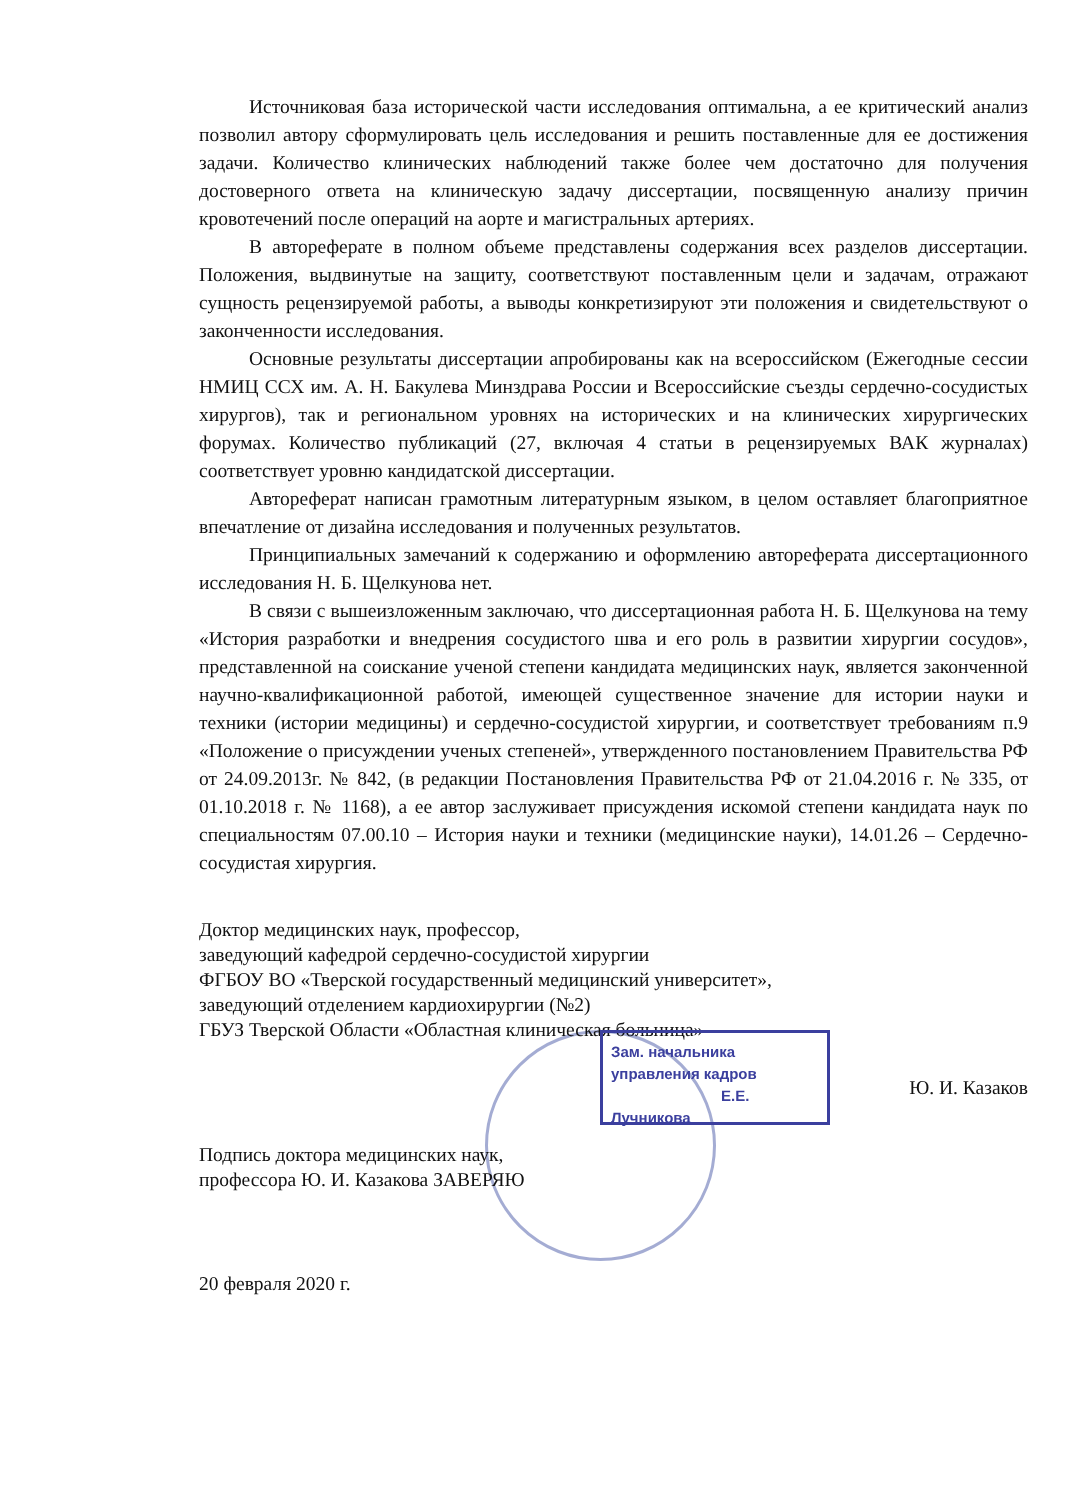Источниковая база исторической части исследования оптимальна, а ее критический анализ позволил автору сформулировать цель исследования и решить поставленные для ее достижения задачи. Количество клинических наблюдений также более чем достаточно для получения достоверного ответа на клиническую задачу диссертации, посвященную анализу причин кровотечений после операций на аорте и магистральных артериях.
В автореферате в полном объеме представлены содержания всех разделов диссертации. Положения, выдвинутые на защиту, соответствуют поставленным цели и задачам, отражают сущность рецензируемой работы, а выводы конкретизируют эти положения и свидетельствуют о законченности исследования.
Основные результаты диссертации апробированы как на всероссийском (Ежегодные сессии НМИЦ ССХ им. А. Н. Бакулева Минздрава России и Всероссийские съезды сердечно-сосудистых хирургов), так и региональном уровнях на исторических и на клинических хирургических форумах. Количество публикаций (27, включая 4 статьи в рецензируемых ВАК журналах) соответствует уровню кандидатской диссертации.
Автореферат написан грамотным литературным языком, в целом оставляет благоприятное впечатление от дизайна исследования и полученных результатов.
Принципиальных замечаний к содержанию и оформлению автореферата диссертационного исследования Н. Б. Щелкунова нет.
В связи с вышеизложенным заключаю, что диссертационная работа Н. Б. Щелкунова на тему «История разработки и внедрения сосудистого шва и его роль в развитии хирургии сосудов», представленной на соискание ученой степени кандидата медицинских наук, является законченной научно-квалификационной работой, имеющей существенное значение для истории науки и техники (истории медицины) и сердечно-сосудистой хирургии, и соответствует требованиям п.9 «Положение о присуждении ученых степеней», утвержденного постановлением Правительства РФ от 24.09.2013г. № 842, (в редакции Постановления Правительства РФ от 21.04.2016 г. № 335, от 01.10.2018 г. № 1168), а ее автор заслуживает присуждения искомой степени кандидата наук по специальностям 07.00.10 – История науки и техники (медицинские науки), 14.01.26 – Сердечно-сосудистая хирургия.
Доктор медицинских наук, профессор,
заведующий кафедрой сердечно-сосудистой хирургии
ФГБОУ ВО «Тверской государственный медицинский университет»,
заведующий отделением кардиохирургии (№2)
ГБУЗ Тверской Области «Областная клиническая больница»
Ю. И. Казаков
Подпись доктора медицинских наук,
профессора Ю. И. Казакова ЗАВЕРЯЮ
20 февраля 2020 г.
Зам. начальника
управления кадров
Е.Е. Лучникова